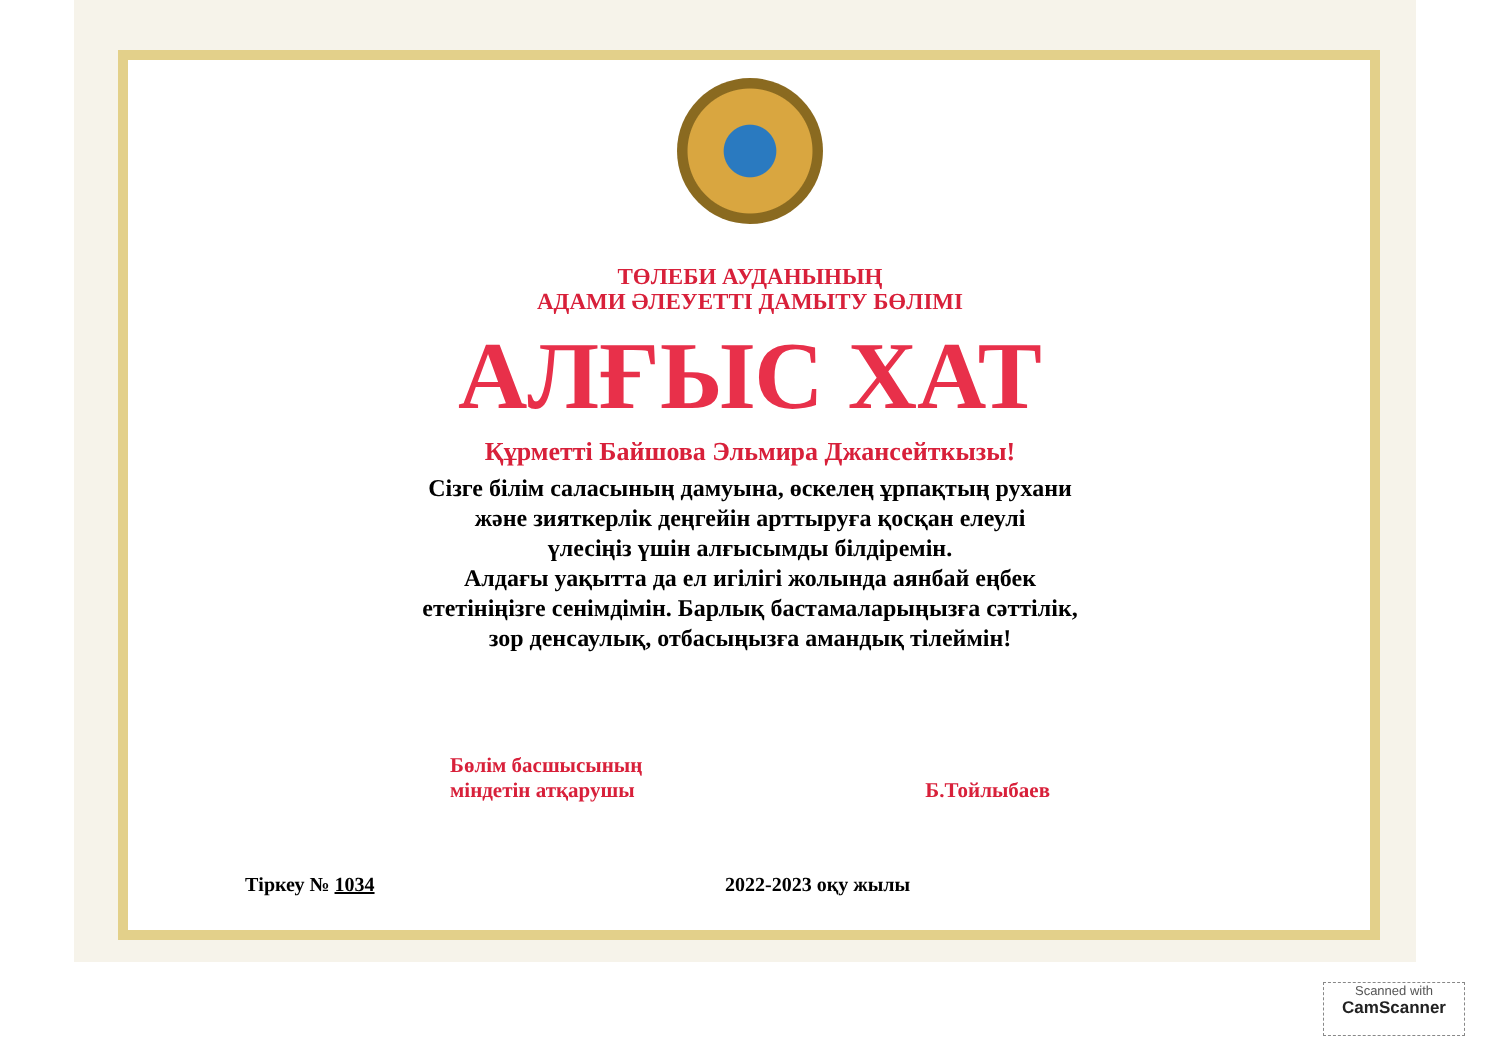ТӨЛЕБИ АУДАНЫНЫҢ
АДАМИ ӘЛЕУЕТТІ ДАМЫТУ БӨЛІМІ
АЛҒЫС ХАТ
Құрметті Байшова Эльмира Джансейткызы!
Сізге білім саласының дамуына, өскелең ұрпақтың рухани
және зияткерлік деңгейін арттыруға қосқан елеулі
үлесіңіз үшін алғысымды білдіремін.
Алдағы уақытта да ел игілігі жолында аянбай еңбек
ететініңізге сенімдімін. Барлық бастамаларыңызға сәттілік,
зор денсаулық, отбасыңызға амандық тілеймін!
Бөлім басшысының
міндетін атқарушы
Б.Тойлыбаев
Тіркеу № 1034 2022-2023 оқу жылы
Scanned with
CamScanner